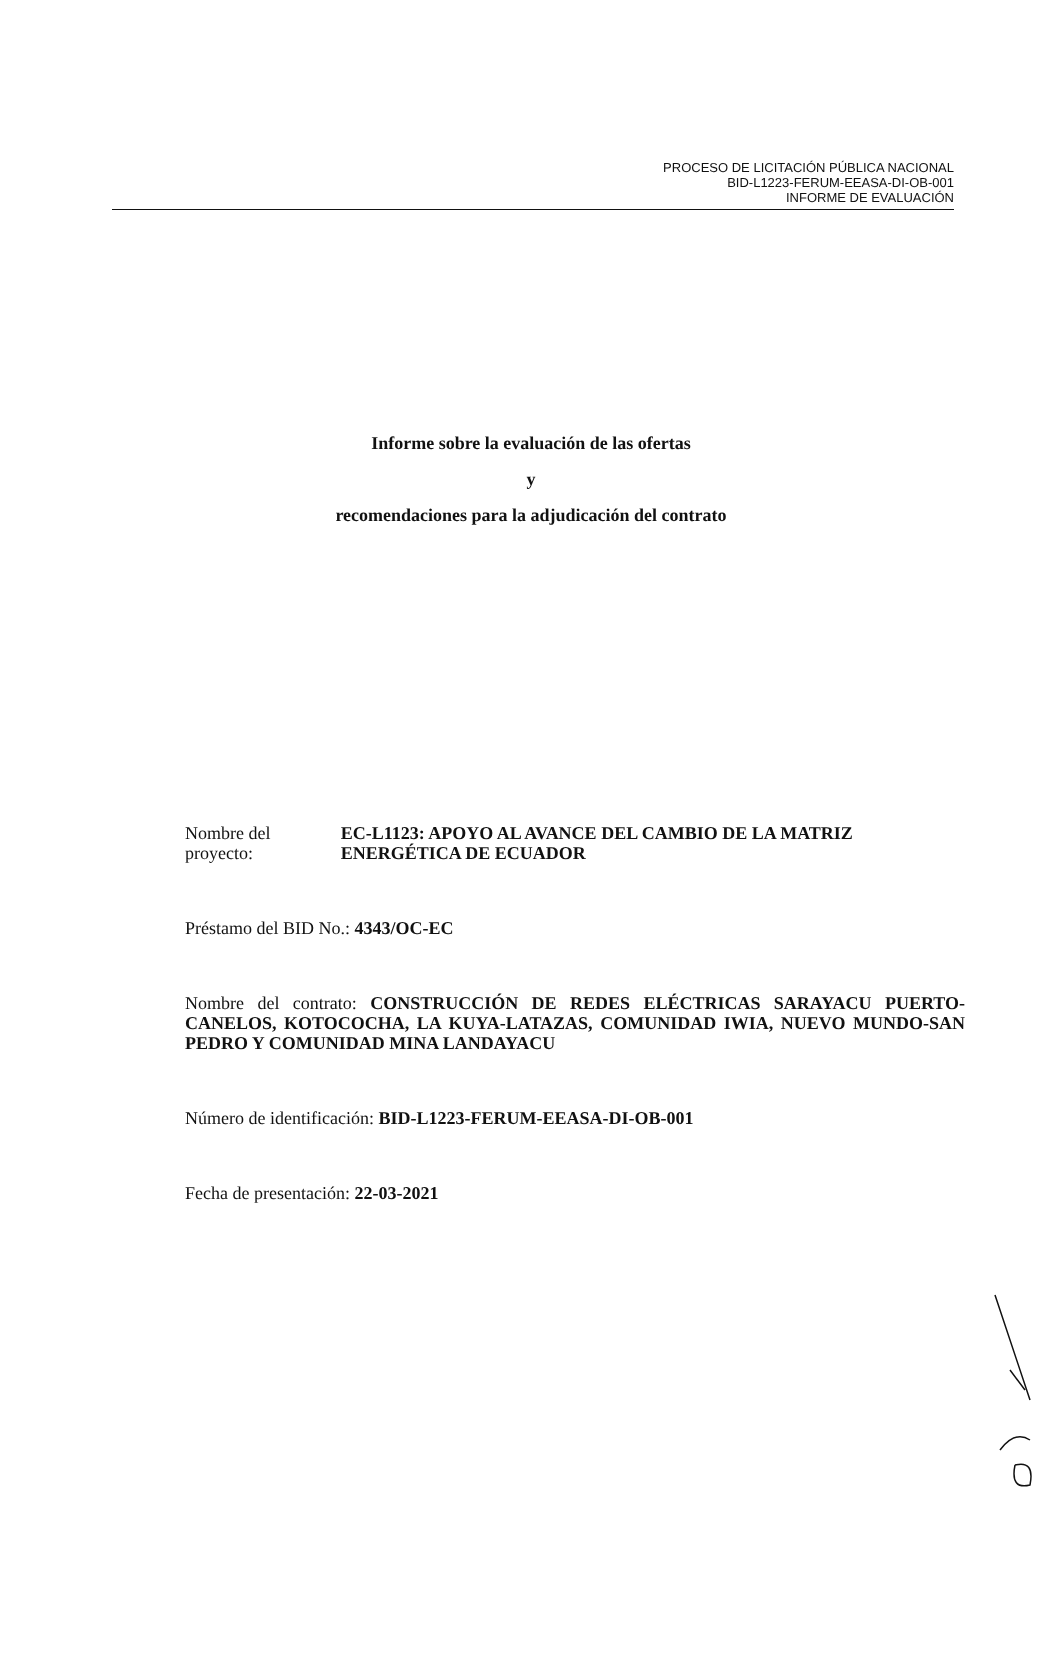PROCESO DE LICITACIÓN PÚBLICA NACIONAL
BID-L1223-FERUM-EEASA-DI-OB-001
INFORME DE EVALUACIÓN
Informe sobre la evaluación de las ofertas
y
recomendaciones para la adjudicación del contrato
Nombre del proyecto:
EC-L1123: APOYO AL AVANCE DEL CAMBIO DE LA MATRIZ ENERGÉTICA DE ECUADOR
Préstamo del BID No.: 4343/OC-EC
Nombre del contrato: CONSTRUCCIÓN DE REDES ELÉCTRICAS SARAYACU PUERTO-CANELOS, KOTOCOCHA, LA KUYA-LATAZAS, COMUNIDAD IWIA, NUEVO MUNDO-SAN PEDRO Y COMUNIDAD MINA LANDAYACU
Número de identificación: BID-L1223-FERUM-EEASA-DI-OB-001
Fecha de presentación: 22-03-2021